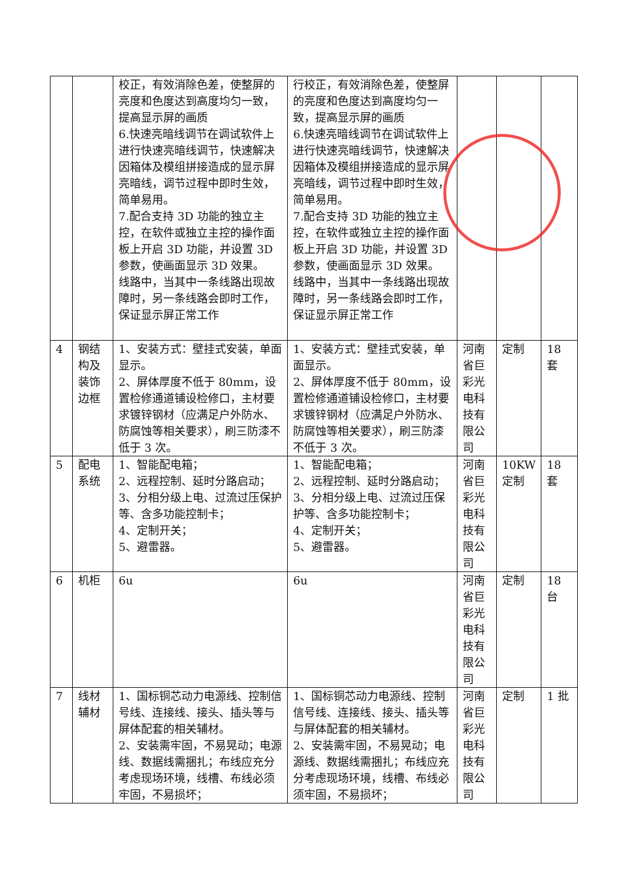| | | 校正，有效消除色差，使整屏的亮度和色度达到高度均匀一致，提高显示屏的画质 6.快速亮暗线调节在调试软件上进行快速亮暗线调节，快速解决因箱体及模组拼接造成的显示屏亮暗线，调节过程中即时生效，简单易用。 7.配合支持 3D 功能的独立主控，在软件或独立主控的操作面板上开启 3D 功能，并设置 3D 参数，使画面显示 3D 效果。 线路中，当其中一条线路出现故障时，另一条线路会即时工作，保证显示屏正常工作 | 行校正，有效消除色差，使整屏的亮度和色度达到高度均匀一致，提高显示屏的画质 6.快速亮暗线调节在调试软件上进行快速亮暗线调节，快速解决因箱体及模组拼接造成的显示屏亮暗线，调节过程中即时生效，简单易用。 7.配合支持 3D 功能的独立主控，在软件或独立主控的操作面板上开启 3D 功能，并设置 3D 参数，使画面显示 3D 效果。 线路中，当其中一条线路出现故障时，另一条线路会即时工作，保证显示屏正常工作 | | | |
| 4 | 钢结构及装饰边框 | 1、安装方式：壁挂式安装，单面显示。 2、屏体厚度不低于 80mm，设置检修通道铺设检修口，主材要求镀锌钢材（应满足户外防水、防腐蚀等相关要求），刷三防漆不低于 3 次。 | 1、安装方式：壁挂式安装，单面显示。 2、屏体厚度不低于 80mm，设置检修通道铺设检修口，主材要求镀锌钢材（应满足户外防水、防腐蚀等相关要求），刷三防漆不低于 3 次。 | 河南省巨彩光电科技有限公司 | 定制 | 18 套 |
| 5 | 配电系统 | 1、智能配电箱； 2、远程控制、延时分路启动； 3、分相分级上电、过流过压保护等、含多功能控制卡； 4、定制开关； 5、避雷器。 | 1、智能配电箱； 2、远程控制、延时分路启动； 3、分相分级上电、过流过压保护等、含多功能控制卡； 4、定制开关； 5、避雷器。 | 河南省巨彩光电科技有限公司 | 10KW 定制 | 18 套 |
| 6 | 机柜 | 6u | 6u | 河南省巨彩光电科技有限公司 | 定制 | 18 台 |
| 7 | 线材辅材 | 1、国标铜芯动力电源线、控制信号线、连接线、接头、插头等与屏体配套的相关辅材。 2、安装需牢固，不易晃动；电源线、数据线需捆扎；布线应充分考虑现场环境，线槽、布线必须牢固，不易损坏； | 1、国标铜芯动力电源线、控制信号线、连接线、接头、插头等与屏体配套的相关辅材。 2、安装需牢固，不易晃动；电源线、数据线需捆扎；布线应充分考虑现场环境，线槽、布线必须牢固，不易损坏； | 河南省巨彩光电科技有限公司 | 定制 | 1 批 |